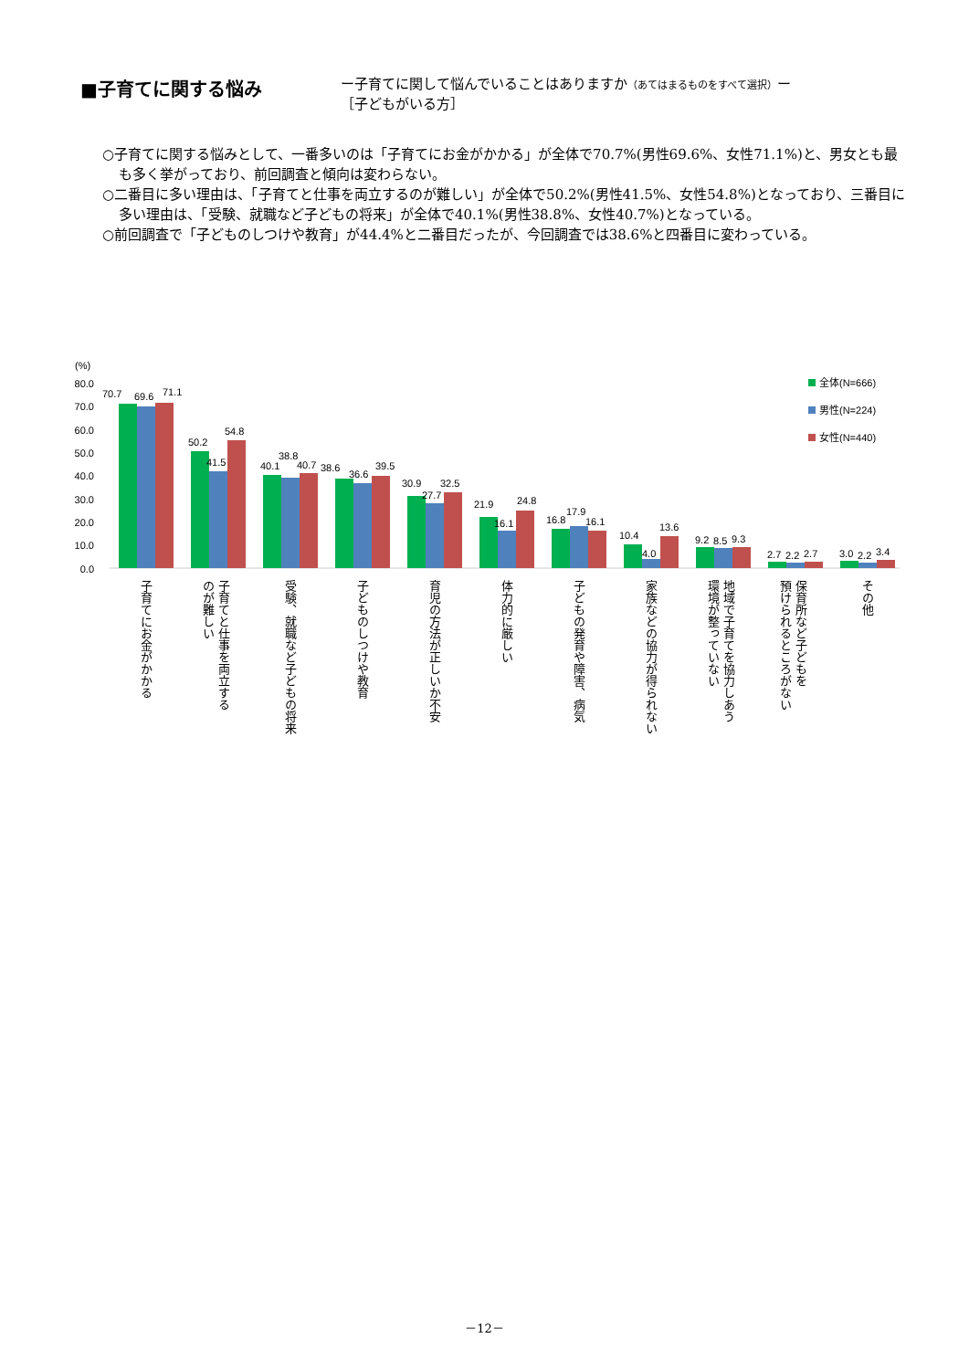■子育てに関する悩み
ー子育てに関して悩んでいることはありますか（あてはまるものをすべて選択）ー
［子どもがいる方］
○子育てに関する悩みとして、一番多いのは「子育てにお金がかかる」が全体で70.7%(男性69.6%、女性71.1%)と、男女とも最も多く挙がっており、前回調査と傾向は変わらない。
○二番目に多い理由は、「子育てと仕事を両立するのが難しい」が全体で50.2%(男性41.5%、女性54.8%)となっており、三番目に多い理由は、「受験、就職など子どもの将来」が全体で40.1%(男性38.8%、女性40.7%)となっている。
○前回調査で「子どものしつけや教育」が44.4%と二番目だったが、今回調査では38.6%と四番目に変わっている。
(%)
80.0
70.0
60.0
50.0
40.0
30.0
20.0
10.0
0.0
全体(N=666)
男性(N=224)
女性(N=440)
70.7
69.6
71.1
50.2
41.5
54.8
40.1
38.8
40.7
38.6
36.6
39.5
30.9
27.7
32.5
21.9
16.1
24.8
16.8
17.9
16.1
10.4
4.0
13.6
9.2
8.5
9.3
2.7
2.2
2.7
3.0
2.2
3.4
子育てにお金がかかる
子育てと仕事を両立する
のが難しい
受験、就職など子どもの将来
子どものしつけや教育
育児の方法が正しいか不安
体力的に厳しい
子どもの発育や障害、病気
家族などの協力が得られない
地域で子育てを協力しあう
環境が整っていない
保育所など子どもを
預けられるところがない
その他
－12－